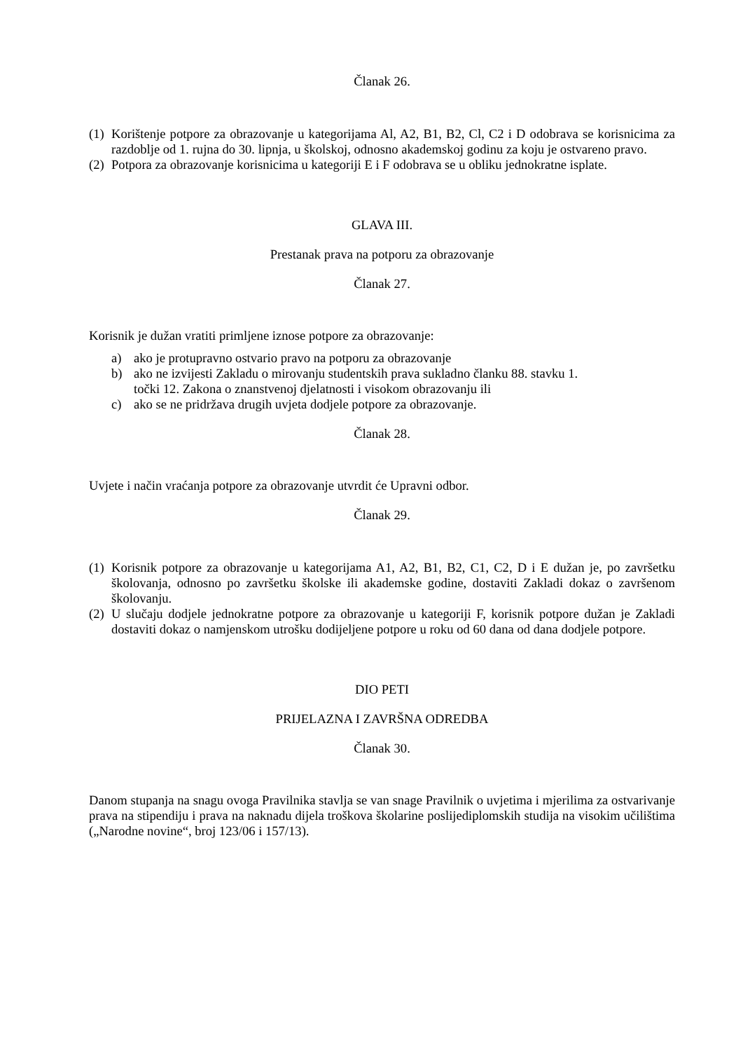Članak 26.
(1) Korištenje potpore za obrazovanje u kategorijama Al, A2, B1, B2, Cl, C2 i D odobrava se korisnicima za razdoblje od 1. rujna do 30. lipnja, u školskoj, odnosno akademskoj godinu za koju je ostvareno pravo.
(2) Potpora za obrazovanje korisnicima u kategoriji E i F odobrava se u obliku jednokratne isplate.
GLAVA III.
Prestanak prava na potporu za obrazovanje
Članak 27.
Korisnik je dužan vratiti primljene iznose potpore za obrazovanje:
a) ako je protupravno ostvario pravo na potporu za obrazovanje
b) ako ne izvijesti Zakladu o mirovanju studentskih prava sukladno članku 88. stavku 1.
točki 12. Zakona o znanstvenoj djelatnosti i visokom obrazovanju ili
c) ako se ne pridržava drugih uvjeta dodjele potpore za obrazovanje.
Članak 28.
Uvjete i način vraćanja potpore za obrazovanje utvrdit će Upravni odbor.
Članak 29.
(1) Korisnik potpore za obrazovanje u kategorijama A1, A2, B1, B2, C1, C2, D i E dužan je, po završetku školovanja, odnosno po završetku školske ili akademske godine, dostaviti Zakladi dokaz o završenom školovanju.
(2) U slučaju dodjele jednokratne potpore za obrazovanje u kategoriji F, korisnik potpore dužan je Zakladi dostaviti dokaz o namjenskom utrošku dodijeljene potpore u roku od 60 dana od dana dodjele potpore.
DIO PETI
PRIJELAZNA I ZAVRŠNA ODREDBA
Članak 30.
Danom stupanja na snagu ovoga Pravilnika stavlja se van snage Pravilnik o uvjetima i mjerilima za ostvarivanje prava na stipendiju i prava na naknadu dijela troškova školarine poslijediplomskih studija na visokim učilištima („Narodne novine“, broj 123/06 i 157/13).